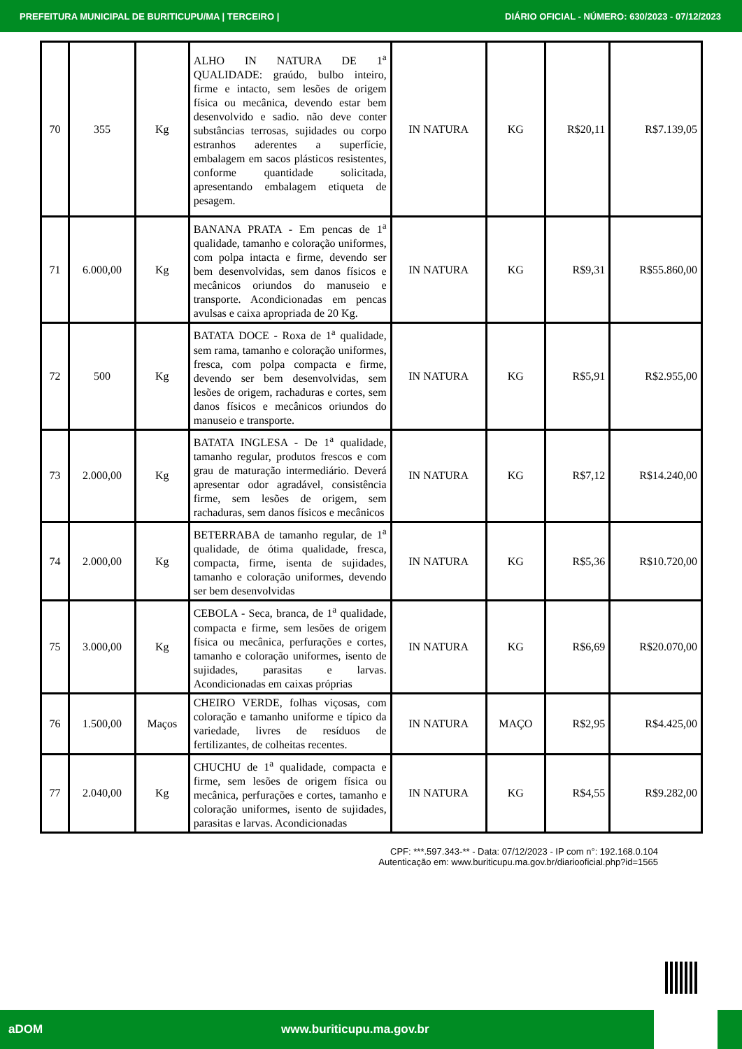PREFEITURA MUNICIPAL DE BURITICUPU/MA | TERCEIRO | DIÁRIO OFICIAL - NÚMERO: 630/2023 - 07/12/2023
| 70 | 355 | Kg | ALHO IN NATURA DE 1<sup>a</sup> QUALIDADE: graúdo, bulbo inteiro, firme e intacto, sem lesões de origem física ou mecânica, devendo estar bem desenvolvido e sadio. não deve conter substâncias terrosas, sujidades ou corpo estranhos aderentes a superfície, embalagem em sacos plásticos resistentes, conforme quantidade solicitada, apresentando embalagem etiqueta de pesagem. | IN NATURA | KG | R$20,11 | R$7.139,05 |
| 71 | 6.000,00 | Kg | BANANA PRATA - Em pencas de 1<sup>a</sup> qualidade, tamanho e coloração uniformes, com polpa intacta e firme, devendo ser bem desenvolvidas, sem danos físicos e mecânicos oriundos do manuseio e transporte. Acondicionadas em pencas avulsas e caixa apropriada de 20 Kg. | IN NATURA | KG | R$9,31 | R$55.860,00 |
| 72 | 500 | Kg | BATATA DOCE - Roxa de 1<sup>a</sup> qualidade, sem rama, tamanho e coloração uniformes, fresca, com polpa compacta e firme, devendo ser bem desenvolvidas, sem lesões de origem, rachaduras e cortes, sem danos físicos e mecânicos oriundos do manuseio e transporte. | IN NATURA | KG | R$5,91 | R$2.955,00 |
| 73 | 2.000,00 | Kg | BATATA INGLESA - De 1<sup>a</sup> qualidade, tamanho regular, produtos frescos e com grau de maturação intermediário. Deverá apresentar odor agradável, consistência firme, sem lesões de origem, sem rachaduras, sem danos físicos e mecânicos | IN NATURA | KG | R$7,12 | R$14.240,00 |
| 74 | 2.000,00 | Kg | BETERRABA de tamanho regular, de 1<sup>a</sup> qualidade, de ótima qualidade, fresca, compacta, firme, isenta de sujidades, tamanho e coloração uniformes, devendo ser bem desenvolvidas | IN NATURA | KG | R$5,36 | R$10.720,00 |
| 75 | 3.000,00 | Kg | CEBOLA - Seca, branca, de 1<sup>a</sup> qualidade, compacta e firme, sem lesões de origem física ou mecânica, perfurações e cortes, tamanho e coloração uniformes, isento de sujidades, parasitas e larvas. Acondicionadas em caixas próprias | IN NATURA | KG | R$6,69 | R$20.070,00 |
| 76 | 1.500,00 | Maços | CHEIRO VERDE, folhas viçosas, com coloração e tamanho uniforme e típico da variedade, livres de resíduos de fertilizantes, de colheitas recentes. | IN NATURA | MAÇO | R$2,95 | R$4.425,00 |
| 77 | 2.040,00 | Kg | CHUCHU de 1<sup>a</sup> qualidade, compacta e firme, sem lesões de origem física ou mecânica, perfurações e cortes, tamanho e coloração uniformes, isento de sujidades, parasitas e larvas. Acondicionadas | IN NATURA | KG | R$4,55 | R$9.282,00 |
CPF: ***.597.343-** - Data: 07/12/2023 - IP com n°: 192.168.0.104
Autenticação em: www.buriticupu.ma.gov.br/diariooficial.php?id=1565
aDOM www.buriticupu.ma.gov.br